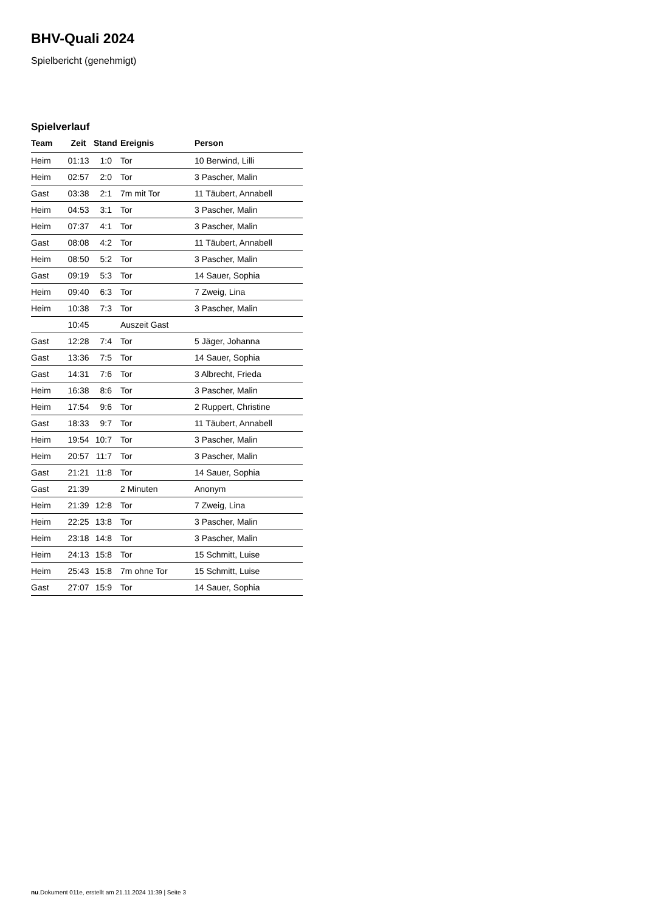BHV-Quali 2024
Spielbericht (genehmigt)
Spielverlauf
| Team | Zeit | Stand | Ereignis | Person |
| --- | --- | --- | --- | --- |
| Heim | 01:13 | 1:0 | Tor | 10 Berwind, Lilli |
| Heim | 02:57 | 2:0 | Tor | 3 Pascher, Malin |
| Gast | 03:38 | 2:1 | 7m mit Tor | 11 Täubert, Annabell |
| Heim | 04:53 | 3:1 | Tor | 3 Pascher, Malin |
| Heim | 07:37 | 4:1 | Tor | 3 Pascher, Malin |
| Gast | 08:08 | 4:2 | Tor | 11 Täubert, Annabell |
| Heim | 08:50 | 5:2 | Tor | 3 Pascher, Malin |
| Gast | 09:19 | 5:3 | Tor | 14 Sauer, Sophia |
| Heim | 09:40 | 6:3 | Tor | 7 Zweig, Lina |
| Heim | 10:38 | 7:3 | Tor | 3 Pascher, Malin |
| | 10:45 | | Auszeit Gast | |
| Gast | 12:28 | 7:4 | Tor | 5 Jäger, Johanna |
| Gast | 13:36 | 7:5 | Tor | 14 Sauer, Sophia |
| Gast | 14:31 | 7:6 | Tor | 3 Albrecht, Frieda |
| Heim | 16:38 | 8:6 | Tor | 3 Pascher, Malin |
| Heim | 17:54 | 9:6 | Tor | 2 Ruppert, Christine |
| Gast | 18:33 | 9:7 | Tor | 11 Täubert, Annabell |
| Heim | 19:54 | 10:7 | Tor | 3 Pascher, Malin |
| Heim | 20:57 | 11:7 | Tor | 3 Pascher, Malin |
| Gast | 21:21 | 11:8 | Tor | 14 Sauer, Sophia |
| Gast | 21:39 | | 2 Minuten | Anonym |
| Heim | 21:39 | 12:8 | Tor | 7 Zweig, Lina |
| Heim | 22:25 | 13:8 | Tor | 3 Pascher, Malin |
| Heim | 23:18 | 14:8 | Tor | 3 Pascher, Malin |
| Heim | 24:13 | 15:8 | Tor | 15 Schmitt, Luise |
| Heim | 25:43 | 15:8 | 7m ohne Tor | 15 Schmitt, Luise |
| Gast | 27:07 | 15:9 | Tor | 14 Sauer, Sophia |
nu.Dokument 011e, erstellt am 21.11.2024 11:39 | Seite 3